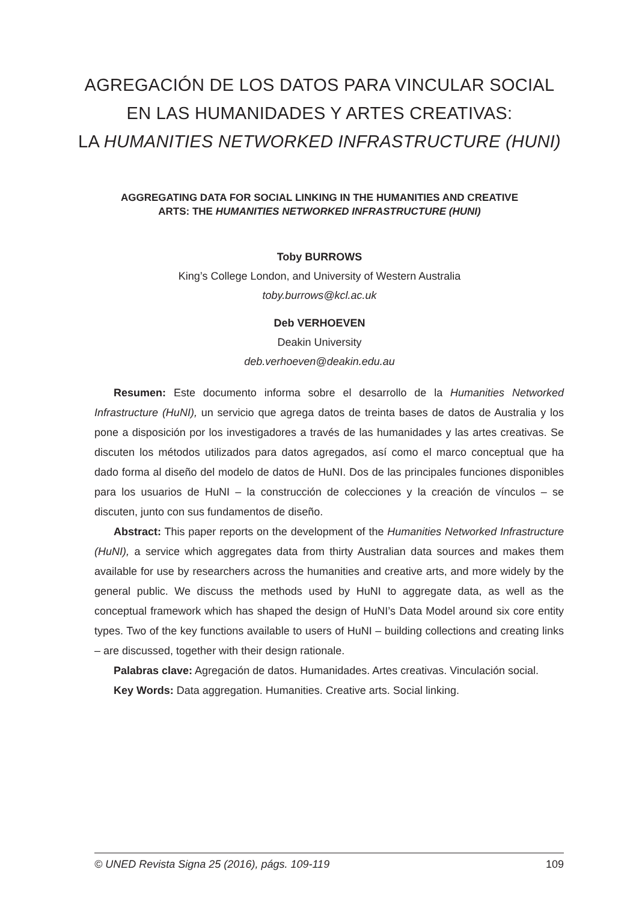AGREGACIÓN DE LOS DATOS PARA VINCULAR SOCIAL
EN LAS HUMANIDADES Y ARTES CREATIVAS:
LA HUMANITIES NETWORKED INFRASTRUCTURE (HUNI)
AGGREGATING DATA FOR SOCIAL LINKING IN THE HUMANITIES AND CREATIVE
ARTS: THE HUMANITIES NETWORKED INFRASTRUCTURE (HUNI)
Toby BURROWS
King’s College London, and University of Western Australia
toby.burrows@kcl.ac.uk
Deb VERHOEVEN
Deakin University
deb.verhoeven@deakin.edu.au
Resumen: Este documento informa sobre el desarrollo de la Humanities Networked Infrastructure (HuNI), un servicio que agrega datos de treinta bases de datos de Australia y los pone a disposición por los investigadores a través de las humanidades y las artes creativas. Se discuten los métodos utilizados para datos agregados, así como el marco conceptual que ha dado forma al diseño del modelo de datos de HuNI. Dos de las principales funciones disponibles para los usuarios de HuNI – la construcción de colecciones y la creación de vínculos – se discuten, junto con sus fundamentos de diseño.
Abstract: This paper reports on the development of the Humanities Networked Infrastructure (HuNI), a service which aggregates data from thirty Australian data sources and makes them available for use by researchers across the humanities and creative arts, and more widely by the general public. We discuss the methods used by HuNI to aggregate data, as well as the conceptual framework which has shaped the design of HuNI’s Data Model around six core entity types. Two of the key functions available to users of HuNI – building collections and creating links – are discussed, together with their design rationale.
Palabras clave: Agregación de datos. Humanidades. Artes creativas. Vinculación social.
Key Words: Data aggregation. Humanities. Creative arts. Social linking.
© UNED Revista Signa 25 (2016), págs. 109-119 109